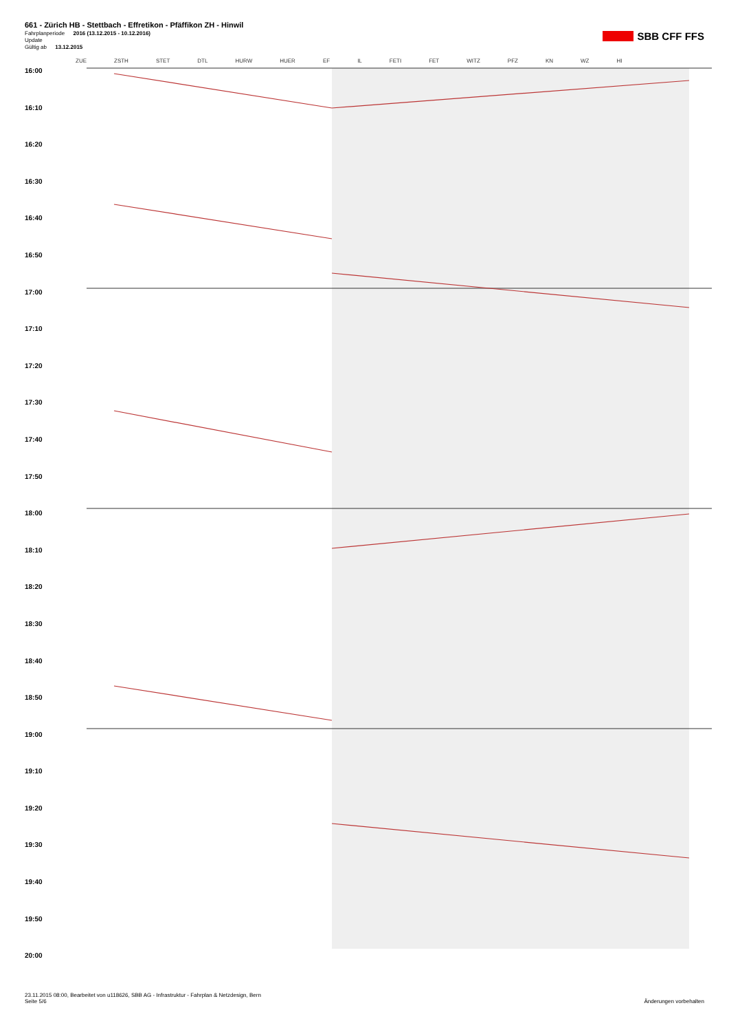661 - Zürich HB - Stettbach - Effretikon - Pfäffikon ZH - Hinwil
Fahrplanperiode 2016 (13.12.2015 - 10.12.2016)
Update
Gültig ab 13.12.2015
SBB CFF FFS
ZUE ZSTH STET DTL HURW HUER EF IL FETI FET WITZ PFZ KN WZ HI
16:00
16:10
16:20
16:30
16:40
16:50
17:00
17:10
17:20
17:30
17:40
17:50
18:00
18:10
18:20
18:30
18:40
18:50
19:00
19:10
19:20
19:30
19:40
19:50
20:00
23.11.2015 08:00, Bearbeitet von u118626, SBB AG - Infrastruktur - Fahrplan & Netzdesign, Bern
Seite 5/6
Änderungen vorbehalten